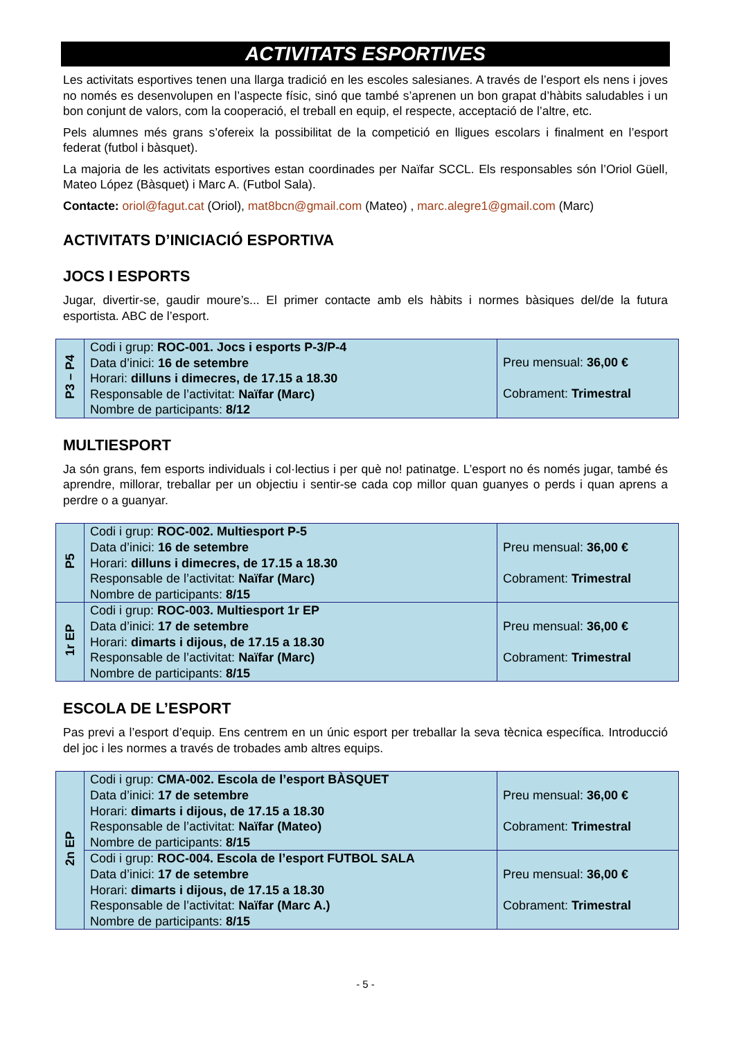ACTIVITATS ESPORTIVES
Les activitats esportives tenen una llarga tradició en les escoles salesianes. A través de l’esport els nens i joves no només es desenvolupen en l’aspecte físic, sinó que també s’aprenen un bon grapat d’hàbits saludables i un bon conjunt de valors, com la cooperació, el treball en equip, el respecte, acceptació de l’altre, etc.
Pels alumnes més grans s’ofereix la possibilitat de la competició en lligues escolars i finalment en l’esport federat (futbol i bàsquet).
La majoria de les activitats esportives estan coordinades per Naïfar SCCL. Els responsables són l’Oriol Güell, Mateo López (Bàsquet) i Marc A. (Futbol Sala).
Contacte: oriol@fagut.cat (Oriol), mat8bcn@gmail.com (Mateo) , marc.alegre1@gmail.com (Marc)
ACTIVITATS D’INICIACIÓ ESPORTIVA
JOCS I ESPORTS
Jugar, divertir-se, gaudir moure’s... El primer contacte amb els hàbits i normes bàsiques del/de la futura esportista. ABC de l’esport.
| P3 – P4 | Codi i grup: ROC-001. Jocs i esports P-3/P-4 Data d’inici: 16 de setembre Horari: dilluns i dimecres, de 17.15 a 18.30 Responsable de l’activitat: Naïfar (Marc) Nombre de participants: 8/12 | Preu mensual: 36,00 € Cobrament: Trimestral |
MULTIESPORT
Ja són grans, fem esports individuals i col·lectius i per què no! patinatge. L’esport no és només jugar, també és aprendre, millorar, treballar per un objectiu i sentir-se cada cop millor quan guanyes o perds i quan aprens a perdre o a guanyar.
| P5 | Codi i grup: ROC-002. Multiesport P-5 Data d’inici: 16 de setembre Horari: dilluns i dimecres, de 17.15 a 18.30 Responsable de l’activitat: Naïfar (Marc) Nombre de participants: 8/15 | Preu mensual: 36,00 € Cobrament: Trimestral |
| 1r EP | Codi i grup: ROC-003. Multiesport 1r EP Data d’inici: 17 de setembre Horari: dimarts i dijous, de 17.15 a 18.30 Responsable de l’activitat: Naïfar (Marc) Nombre de participants: 8/15 | Preu mensual: 36,00 € Cobrament: Trimestral |
ESCOLA DE L’ESPORT
Pas previ a l’esport d’equip. Ens centrem en un únic esport per treballar la seva tècnica específica. Introducció del joc i les normes a través de trobades amb altres equips.
| 2n EP | Codi i grup: CMA-002. Escola de l’esport BÀSQUET Data d’inici: 17 de setembre Horari: dimarts i dijous, de 17.15 a 18.30 Responsable de l’activitat: Naïfar (Mateo) Nombre de participants: 8/15 | Preu mensual: 36,00 € Cobrament: Trimestral |
| | Codi i grup: ROC-004. Escola de l’esport FUTBOL SALA Data d’inici: 17 de setembre Horari: dimarts i dijous, de 17.15 a 18.30 Responsable de l’activitat: Naïfar (Marc A.) Nombre de participants: 8/15 | Preu mensual: 36,00 € Cobrament: Trimestral |
- 5 -